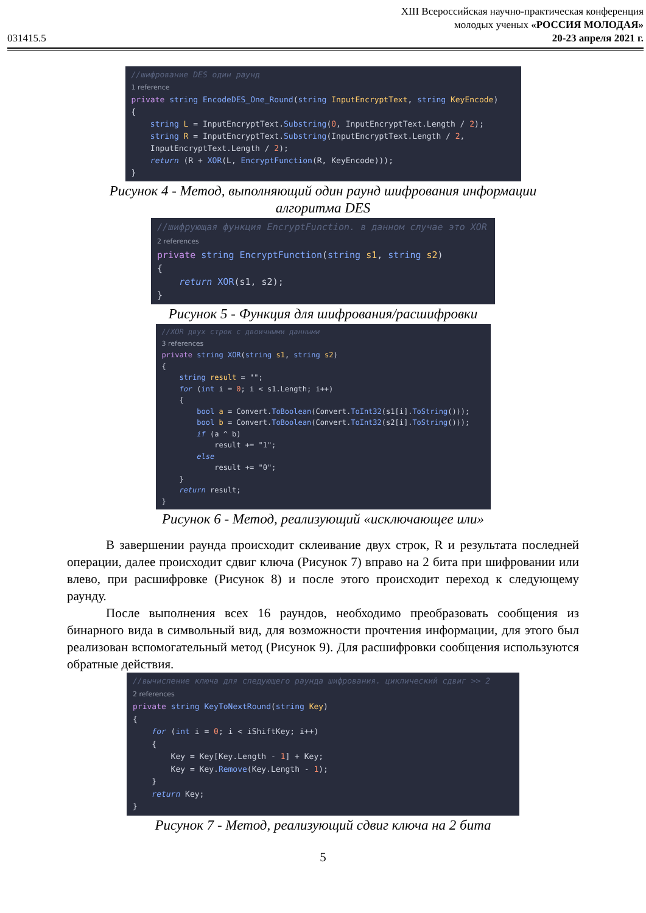031415.5
XIII Всероссийская научно-практическая конференция
молодых ученых «РОССИЯ МОЛОДАЯ»
20-23 апреля 2021 г.
//шифрование DES один раунд 1 reference private string EncodeDES_One_Round(string InputEncryptText, string KeyEncode) { string L = InputEncryptText.Substring(0, InputEncryptText.Length / 2); string R = InputEncryptText.Substring(InputEncryptText.Length / 2, InputEncryptText.Length / 2); return (R + XOR(L, EncryptFunction(R, KeyEncode))); }
Рисунок 4 - Метод, выполняющий один раунд шифрования информации
алгоритма DES
//шифрующая функция EncryptFunction. в данном случае это XOR 2 references private string EncryptFunction(string s1, string s2) { return XOR(s1, s2); }
Рисунок 5 - Функция для шифрования/расшифровки
//XOR двух строк с двоичными данными 3 references private string XOR(string s1, string s2) { string result = ""; for (int i = 0; i < s1.Length; i++) { bool a = Convert.ToBoolean(Convert.ToInt32(s1[i].ToString())); bool b = Convert.ToBoolean(Convert.ToInt32(s2[i].ToString())); if (a ^ b) result += "1"; else result += "0"; } return result; }
Рисунок 6 - Метод, реализующий «исключающее или»
В завершении раунда происходит склеивание двух строк, R и результата последней операции, далее происходит сдвиг ключа (Рисунок 7) вправо на 2 бита при шифровании или влево, при расшифровке (Рисунок 8) и после этого происходит переход к следующему раунду.
После выполнения всех 16 раундов, необходимо преобразовать сообщения из бинарного вида в символьный вид, для возможности прочтения информации, для этого был реализован вспомогательный метод (Рисунок 9). Для расшифровки сообщения используются обратные действия.
//вычисление ключа для следующего раунда шифрования. циклический сдвиг >> 2 2 references private string KeyToNextRound(string Key) { for (int i = 0; i < iShiftKey; i++) { Key = Key[Key.Length - 1] + Key; Key = Key.Remove(Key.Length - 1); } return Key; }
Рисунок 7 - Метод, реализующий сдвиг ключа на 2 бита
5